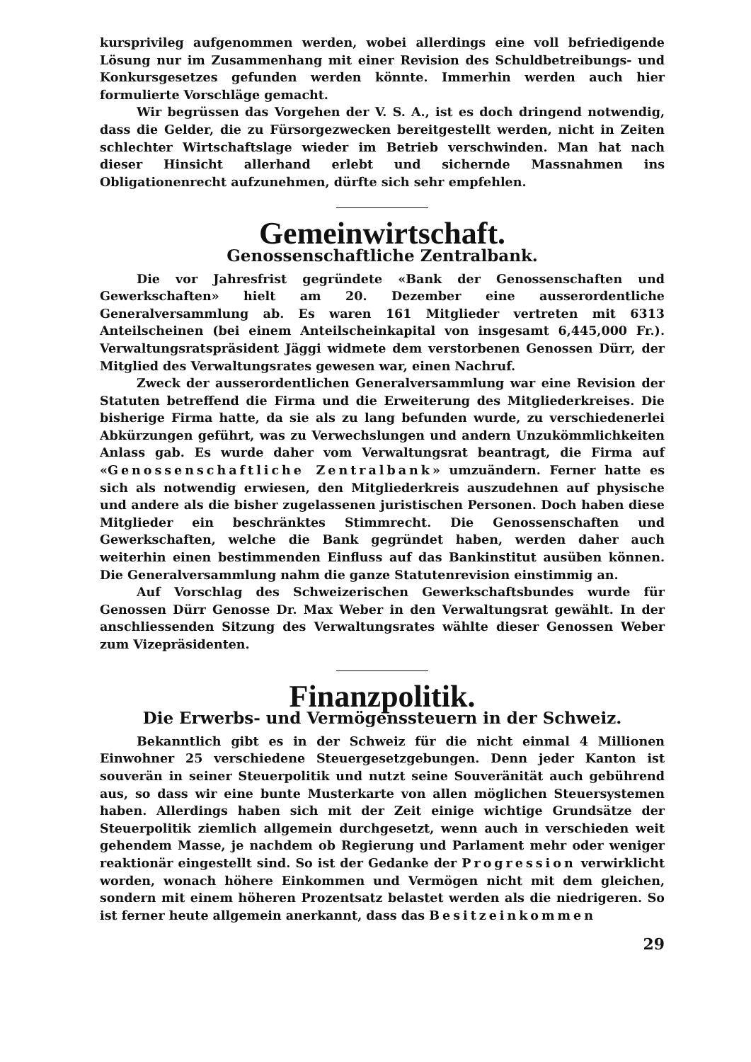kursprivileg aufgenommen werden, wobei allerdings eine voll befriedigende Lösung nur im Zusammenhang mit einer Revision des Schuldbetreibungs- und Konkursgesetzes gefunden werden könnte. Immerhin werden auch hier formulierte Vorschläge gemacht.
Wir begrüssen das Vorgehen der V. S. A., ist es doch dringend notwendig, dass die Gelder, die zu Fürsorgezwecken bereitgestellt werden, nicht in Zeiten schlechter Wirtschaftslage wieder im Betrieb verschwinden. Man hat nach dieser Hinsicht allerhand erlebt und sichernde Massnahmen ins Obligationenrecht aufzunehmen, dürfte sich sehr empfehlen.
Gemeinwirtschaft.
Genossenschaftliche Zentralbank.
Die vor Jahresfrist gegründete «Bank der Genossenschaften und Gewerkschaften» hielt am 20. Dezember eine ausserordentliche Generalversammlung ab. Es waren 161 Mitglieder vertreten mit 6313 Anteilscheinen (bei einem Anteilscheinkapital von insgesamt 6,445,000 Fr.). Verwaltungsratspräsident Jäggi widmete dem verstorbenen Genossen Dürr, der Mitglied des Verwaltungsrates gewesen war, einen Nachruf.
Zweck der ausserordentlichen Generalversammlung war eine Revision der Statuten betreffend die Firma und die Erweiterung des Mitgliederkreises. Die bisherige Firma hatte, da sie als zu lang befunden wurde, zu verschiedenerlei Abkürzungen geführt, was zu Verwechslungen und andern Unzukömmlichkeiten Anlass gab. Es wurde daher vom Verwaltungsrat beantragt, die Firma auf «Genossenschaftliche Zentralbank» umzuändern. Ferner hatte es sich als notwendig erwiesen, den Mitgliederkreis auszudehnen auf physische und andere als die bisher zugelassenen juristischen Personen. Doch haben diese Mitglieder ein beschränktes Stimmrecht. Die Genossenschaften und Gewerkschaften, welche die Bank gegründet haben, werden daher auch weiterhin einen bestimmenden Einfluss auf das Bankinstitut ausüben können. Die Generalversammlung nahm die ganze Statutenrevision einstimmig an.
Auf Vorschlag des Schweizerischen Gewerkschaftsbundes wurde für Genossen Dürr Genosse Dr. Max Weber in den Verwaltungsrat gewählt. In der anschliessenden Sitzung des Verwaltungsrates wählte dieser Genossen Weber zum Vizepräsidenten.
Finanzpolitik.
Die Erwerbs- und Vermögenssteuern in der Schweiz.
Bekanntlich gibt es in der Schweiz für die nicht einmal 4 Millionen Einwohner 25 verschiedene Steuergesetzgebungen. Denn jeder Kanton ist souverän in seiner Steuerpolitik und nutzt seine Souveränität auch gebührend aus, so dass wir eine bunte Musterkarte von allen möglichen Steuersystemen haben. Allerdings haben sich mit der Zeit einige wichtige Grundsätze der Steuerpolitik ziemlich allgemein durchgesetzt, wenn auch in verschieden weit gehendem Masse, je nachdem ob Regierung und Parlament mehr oder weniger reaktionär eingestellt sind. So ist der Gedanke der Progression verwirklicht worden, wonach höhere Einkommen und Vermögen nicht mit dem gleichen, sondern mit einem höheren Prozentsatz belastet werden als die niedrigeren. So ist ferner heute allgemein anerkannt, dass das Besitzeinkommen
29